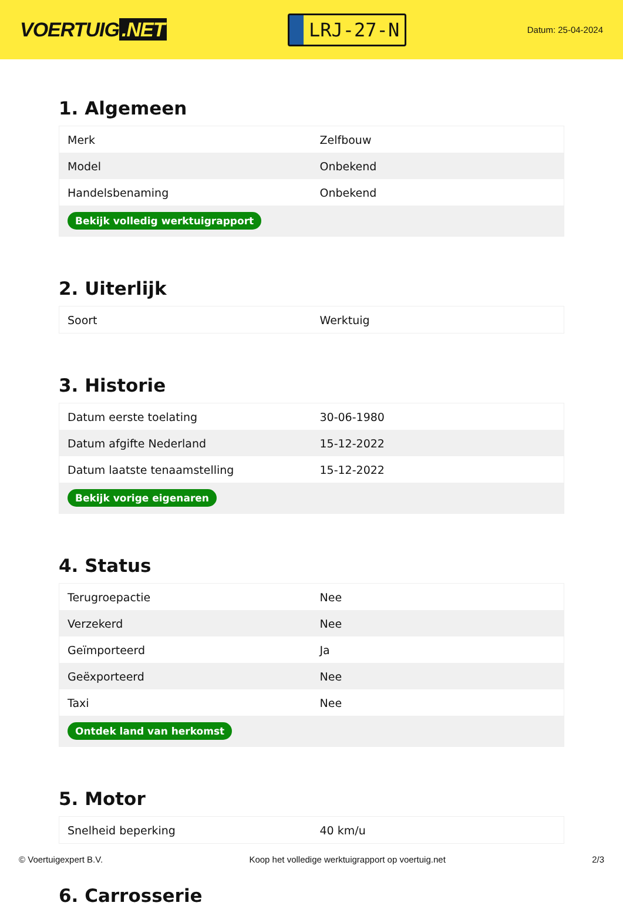VOERTUIG.NET
LRJ-27-N
Datum: 25-04-2024
1. Algemeen
| Merk | Zelfbouw |
| Model | Onbekend |
| Handelsbenaming | Onbekend |
| Bekijk volledig werktuigrapport | |
2. Uiterlijk
| Soort | Werktuig |
3. Historie
| Datum eerste toelating | 30-06-1980 |
| Datum afgifte Nederland | 15-12-2022 |
| Datum laatste tenaamstelling | 15-12-2022 |
| Bekijk vorige eigenaren | |
4. Status
| Terugroepactie | Nee |
| Verzekerd | Nee |
| Geïmporteerd | Ja |
| Geëxporteerd | Nee |
| Taxi | Nee |
| Ontdek land van herkomst | |
5. Motor
| Snelheid beperking | 40 km/u |
6. Carrosserie
© Voertuigexpert B.V. Koop het volledige werktuigrapport op voertuig.net 2/3